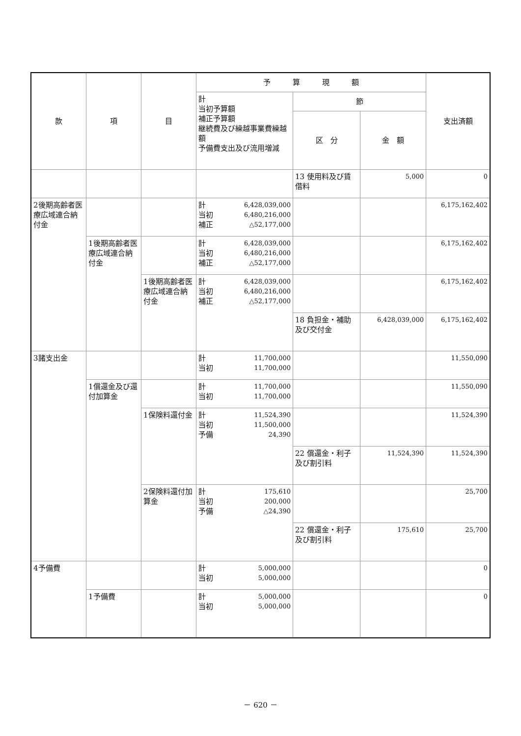| 款 | 項 | 目 | 予 算 現 額 | | | 支出済額 |
| --- | --- | --- | --- | --- | --- | --- |
| | | | 計 当初予算額 補正予算額 継続費及び繰越事業費繰越額 予備費支出及び流用増減 | 節 | | |
| | | | | 区 分 | 金 額 | |
| | | | | 13 使用料及び賃借料 | 5,000 | 0 |
| 2後期高齢者医療広域連合納付金 | | | 計 6,428,039,000 当初 6,480,216,000 補正 △52,177,000 | | | 6,175,162,402 |
| | 1後期高齢者医療広域連合納付金 | | 計 6,428,039,000 当初 6,480,216,000 補正 △52,177,000 | | | 6,175,162,402 |
| | | 1後期高齢者医療広域連合納付金 | 計 6,428,039,000 当初 6,480,216,000 補正 △52,177,000 | | | 6,175,162,402 |
| | | | | 18 負担金・補助及び交付金 | 6,428,039,000 | 6,175,162,402 |
| 3諸支出金 | | | 計 11,700,000 当初 11,700,000 | | | 11,550,090 |
| | 1償還金及び還付加算金 | | 計 11,700,000 当初 11,700,000 | | | 11,550,090 |
| | | 1保険料還付金 | 計 11,524,390 当初 11,500,000 予備 24,390 | | | 11,524,390 |
| | | | | 22 償還金・利子及び割引料 | 11,524,390 | 11,524,390 |
| | | 2保険料還付加算金 | 計 175,610 当初 200,000 予備 △24,390 | | | 25,700 |
| | | | | 22 償還金・利子及び割引料 | 175,610 | 25,700 |
| 4予備費 | | | 計 5,000,000 当初 5,000,000 | | | 0 |
| | 1予備費 | | 計 5,000,000 当初 5,000,000 | | | 0 |
－ 620 －